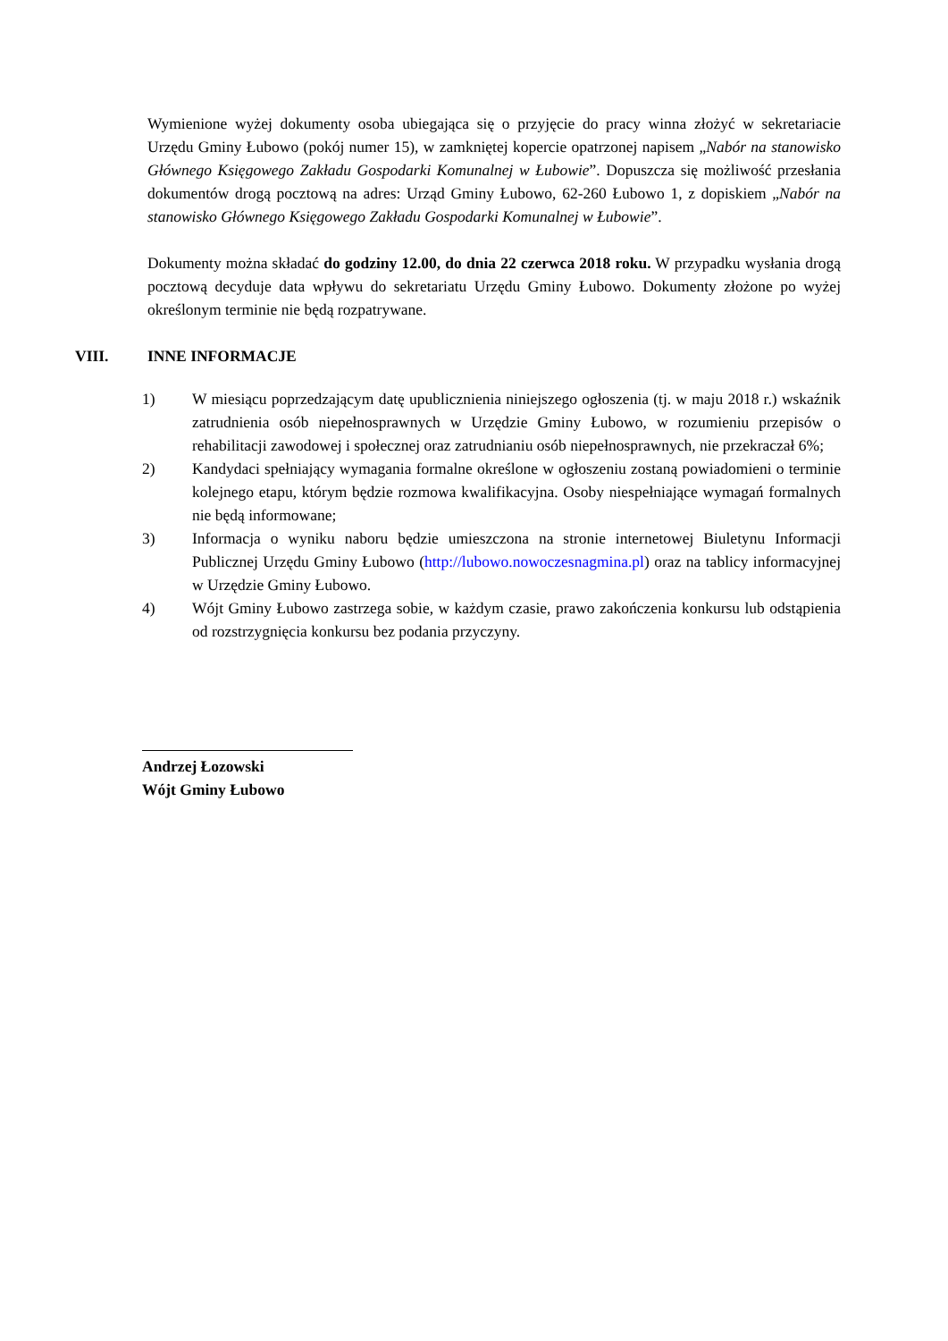Wymienione wyżej dokumenty osoba ubiegająca się o przyjęcie do pracy winna złożyć w sekretariacie Urzędu Gminy Łubowo (pokój numer 15), w zamkniętej kopercie opatrzonej napisem „Nabór na stanowisko Głównego Księgowego Zakładu Gospodarki Komunalnej w Łubowie”. Dopuszcza się możliwość przesłania dokumentów drogą pocztową na adres: Urząd Gminy Łubowo, 62-260 Łubowo 1, z dopiskiem „Nabór na stanowisko Głównego Księgowego Zakładu Gospodarki Komunalnej w Łubowie”.
Dokumenty można składać do godziny 12.00, do dnia 22 czerwca 2018 roku. W przypadku wysłania drogą pocztową decyduje data wpływu do sekretariatu Urzędu Gminy Łubowo. Dokumenty złożone po wyżej określonym terminie nie będą rozpatrywane.
VIII. INNE INFORMACJE
1) W miesiącu poprzedzającym datę upublicznienia niniejszego ogłoszenia (tj. w maju 2018 r.) wskaźnik zatrudnienia osób niepełnosprawnych w Urzędzie Gminy Łubowo, w rozumieniu przepisów o rehabilitacji zawodowej i społecznej oraz zatrudnianiu osób niepełnosprawnych, nie przekraczał 6%;
2) Kandydaci spełniający wymagania formalne określone w ogłoszeniu zostaną powiadomieni o terminie kolejnego etapu, którym będzie rozmowa kwalifikacyjna. Osoby niespełniające wymagań formalnych nie będą informowane;
3) Informacja o wyniku naboru będzie umieszczona na stronie internetowej Biuletynu Informacji Publicznej Urzędu Gminy Łubowo (http://lubowo.nowoczesnagmina.pl) oraz na tablicy informacyjnej w Urzędzie Gminy Łubowo.
4) Wójt Gminy Łubowo zastrzega sobie, w każdym czasie, prawo zakończenia konkursu lub odstąpienia od rozstrzygnięcia konkursu bez podania przyczyny.
Andrzej Łozowski
Wójt Gminy Łubowo